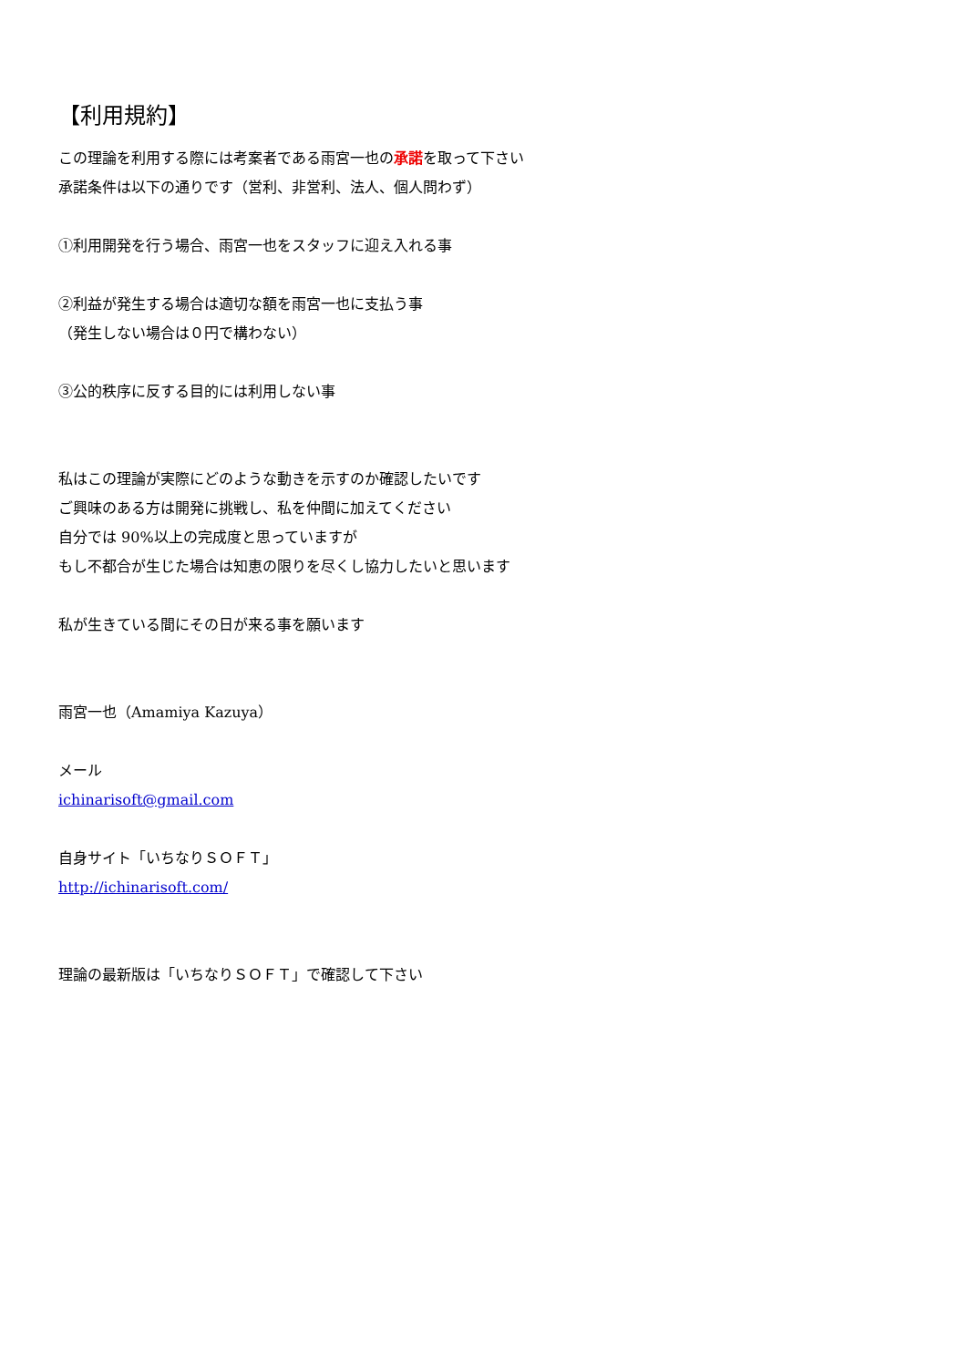【利用規約】
この理論を利用する際には考案者である雨宮一也の承諾を取って下さい
承諾条件は以下の通りです（営利、非営利、法人、個人問わず）
①利用開発を行う場合、雨宮一也をスタッフに迎え入れる事
②利益が発生する場合は適切な額を雨宮一也に支払う事
（発生しない場合は０円で構わない）
③公的秩序に反する目的には利用しない事
私はこの理論が実際にどのような動きを示すのか確認したいです
ご興味のある方は開発に挑戦し、私を仲間に加えてください
自分では 90%以上の完成度と思っていますが
もし不都合が生じた場合は知恵の限りを尽くし協力したいと思います
私が生きている間にその日が来る事を願います
雨宮一也（Amamiya Kazuya）
メール
ichinarisoft@gmail.com
自身サイト「いちなりＳＯＦＴ」
http://ichinarisoft.com/
理論の最新版は「いちなりＳＯＦＴ」で確認して下さい